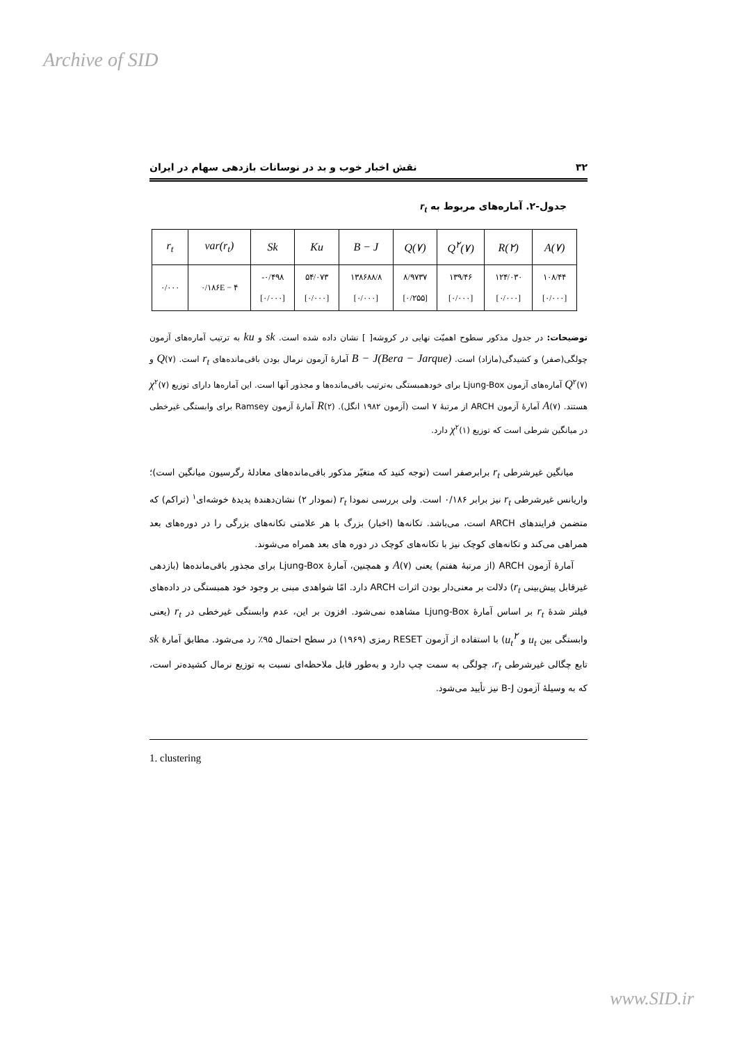Archive of SID
۳۲ نقش اخبار خوب و بد در نوسانات بازدهی سهام در ایران
جدول-۲. آماره‌های مربوط به r<sub>t</sub>
| r<sub>t</sub> | var(r<sub>t</sub>) | Sk | Ku | B − J | Q(۷) | Q<sup>۲</sup>(۷) | R(۲) | A(۷) |
| --- | --- | --- | --- | --- | --- | --- | --- | --- |
| ۰/۰۰۰ | ۰/۱۸۶E − ۴ | -۰/۴۹۸ [۰/۰۰۰] | ۵۴/۰۷۳ [۰/۰۰۰] | ۱۳۸۶۸۸/۸ [۰/۰۰۰] | ۸/۹۷۳۷ [۰/۲۵۵] | ۱۳۹/۴۶ [۰/۰۰۰] | ۱۲۴/۰۳۰ [۰/۰۰۰] | ۱۰۸/۴۴ [۰/۰۰۰] |
توضیحات: در جدول مذکور سطوح اهمیّت نهایی در کروشه[ ] نشان داده شده است. sk و ku به ترتیب آماره‌های آزمون چولگی(صفر) و کشیدگی(مازاد) است. B − J(Bera − Jarque) آمارهٔ آزمون نرمال بودن باقی‌مانده‌های r<sub>t</sub> است. Q(۷) و Q<sup>۲</sup>(۷) آماره‌های آزمون Ljung-Box برای خودهمبستگی به‌ترتیب باقی‌مانده‌ها و مجذور آنها است. این آماره‌ها دارای توزیع χ<sup>۲</sup>(۷) هستند. A(۷) آمارهٔ آزمون ARCH از مرتبهٔ ۷ است (آزمون ۱۹۸۲ انگل). R(۲) آمارهٔ آزمون Ramsey برای وابستگی غیرخطی در میانگین شرطی است که توزیع χ<sup>۲</sup>(۱) دارد.
میانگین غیرشرطی r<sub>t</sub> برابرصفر است (توجه کنید که متغیّر مذکور باقی‌مانده‌های معادلهٔ رگرسیون میانگین است)؛ واریانس غیرشرطی r<sub>t</sub> نیز برابر ۰/۱۸۶ است. ولی بررسی نمودا r<sub>t</sub> (نمودار ۲) نشان‌دهندهٔ پدیدهٔ خوشه‌ای<sup>۱</sup> (تراکم) که متضمن فرایندهای ARCH است، می‌باشد. تکانه‌ها (اخبار) بزرگ با هر علامتی تکانه‌های بزرگی را در دوره‌های بعد همراهی می‌کند و تکانه‌های کوچک نیز با تکانه‌های کوچک در دوره های بعد همراه می‌شوند.
آمارهٔ آزمون ARCH (از مرتبهٔ هفتم) یعنی A(۷) و همچنین، آمارهٔ Ljung-Box برای مجذور باقی‌مانده‌ها (بازدهی غیرقابل پیش‌بینی r<sub>t</sub>) دلالت بر معنی‌دار بودن اثرات ARCH دارد. امّا شواهدی مبنی بر وجود خود همبستگی در داده‌های فیلتر شدهٔ r<sub>t</sub> بر اساس آمارهٔ Ljung-Box مشاهده نمی‌شود. افزون بر این، عدم وابستگی غیرخطی در r<sub>t</sub> (یعنی وابستگی بین u<sub>t</sub> و u<sub>t</sub><sup>۲</sup>) با استفاده از آزمون RESET رمزی (۱۹۶۹) در سطح احتمال ۹۵٪ رد می‌شود. مطابق آمارهٔ sk تابع چگالی غیرشرطی r<sub>t</sub>، چولگی به سمت چپ دارد و به‌طور قابل ملاحظه‌ای نسبت به توزیع نرمال کشیده‌تر است، که به وسیلهٔ آزمون B-J نیز تأیید می‌شود.
1. clustering
www.SID.ir